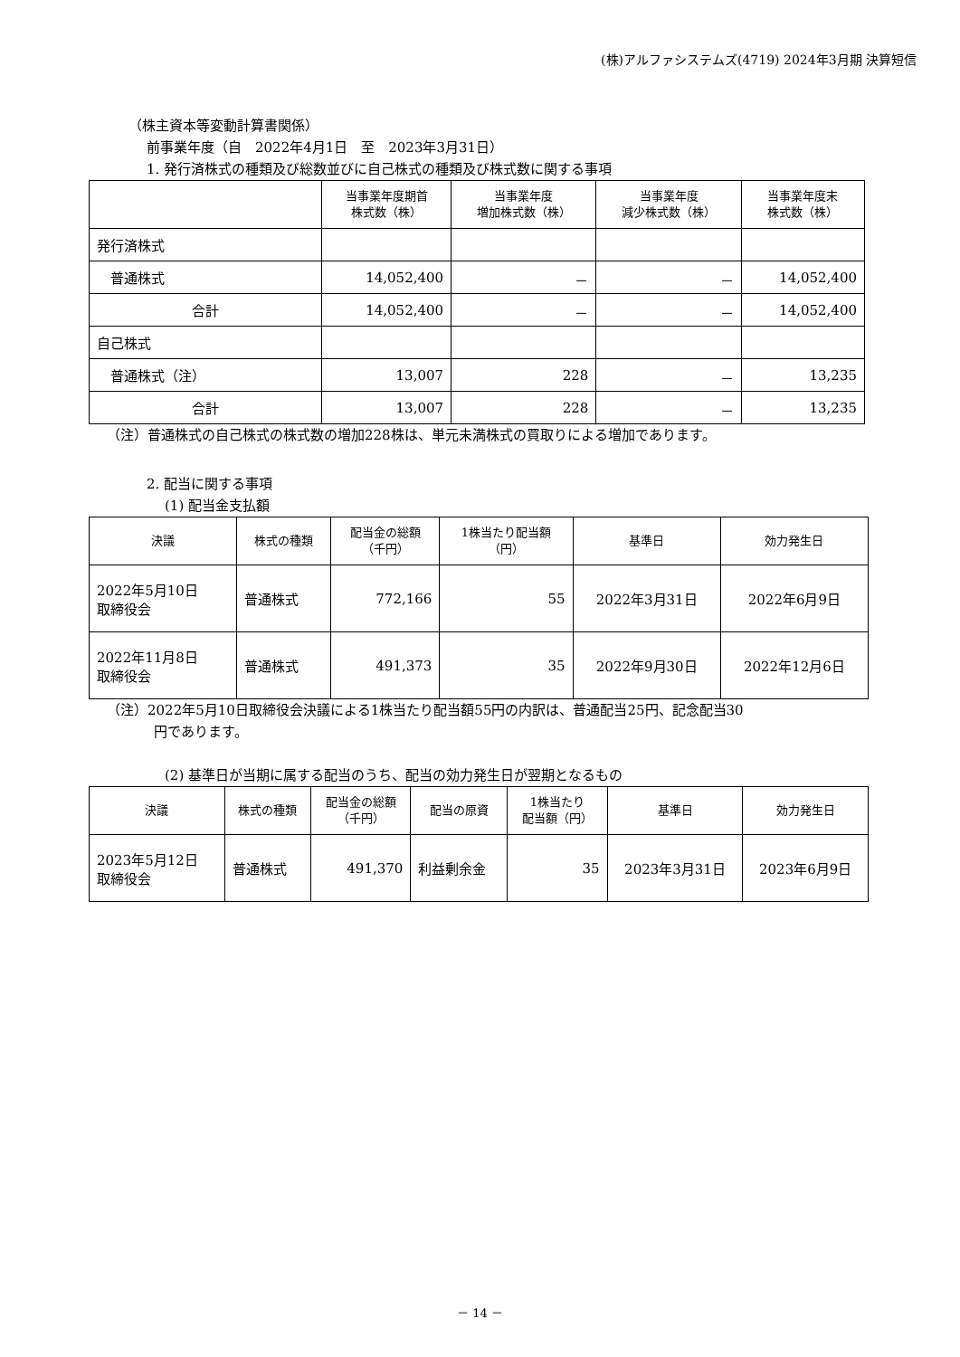(株)アルファシステムズ(4719) 2024年3月期 決算短信
（株主資本等変動計算書関係）
前事業年度（自　2022年4月1日　至　2023年3月31日）
1. 発行済株式の種類及び総数並びに自己株式の種類及び株式数に関する事項
| | 当事業年度期首 株式数（株） | 当事業年度 増加株式数（株） | 当事業年度 減少株式数（株） | 当事業年度末 株式数（株） |
| --- | --- | --- | --- | --- |
| 発行済株式 | | | | |
| 普通株式 | 14,052,400 | － | － | 14,052,400 |
| 合計 | 14,052,400 | － | － | 14,052,400 |
| 自己株式 | | | | |
| 普通株式（注） | 13,007 | 228 | － | 13,235 |
| 合計 | 13,007 | 228 | － | 13,235 |
（注）普通株式の自己株式の株式数の増加228株は、単元未満株式の買取りによる増加であります。
2. 配当に関する事項
(1) 配当金支払額
| 決議 | 株式の種類 | 配当金の総額 （千円） | 1株当たり配当額 （円） | 基準日 | 効力発生日 |
| --- | --- | --- | --- | --- | --- |
| 2022年5月10日 取締役会 | 普通株式 | 772,166 | 55 | 2022年3月31日 | 2022年6月9日 |
| 2022年11月8日 取締役会 | 普通株式 | 491,373 | 35 | 2022年9月30日 | 2022年12月6日 |
（注）2022年5月10日取締役会決議による1株当たり配当額55円の内訳は、普通配当25円、記念配当30
円であります。
(2) 基準日が当期に属する配当のうち、配当の効力発生日が翌期となるもの
| 決議 | 株式の種類 | 配当金の総額 （千円） | 配当の原資 | 1株当たり 配当額（円） | 基準日 | 効力発生日 |
| --- | --- | --- | --- | --- | --- | --- |
| 2023年5月12日 取締役会 | 普通株式 | 491,370 | 利益剰余金 | 35 | 2023年3月31日 | 2023年6月9日 |
－ 14 －